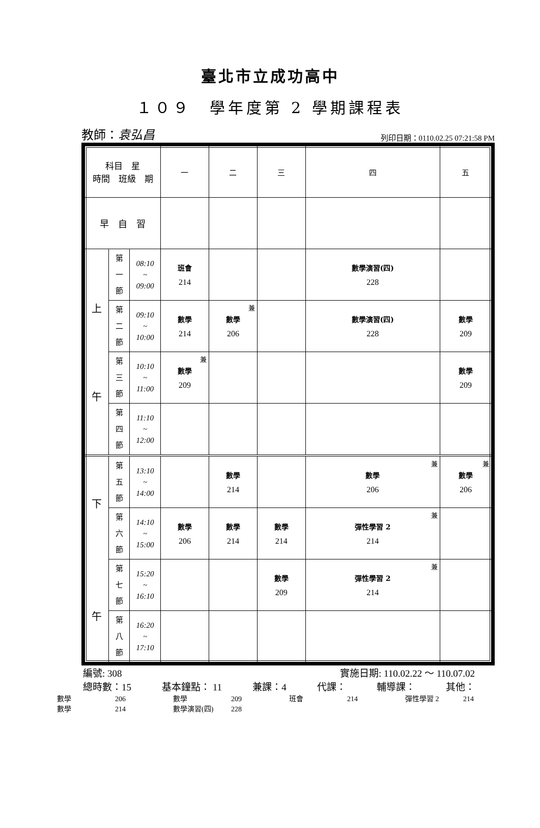臺北市立成功高中
１０９　學年度第 2 學期課程表
教師：袁弘昌 列印日期：0110.02.25 07:21:58 PM
| 科目 星 時間 班級 期 | | | 一 | 二 | 三 | 四 | 五 |
| 早 自 習 | | | | | | | |
| 上 午 | 第 一 節 | 08:10 ~ 09:00 | 班會 214 | | | 數學演習(四) 228 | |
| | 第 二 節 | 09:10 ~ 10:00 | 數學 214 | 兼 數學 206 | | 數學演習(四) 228 | 數學 209 |
| | 第 三 節 | 10:10 ~ 11:00 | 兼 數學 209 | | | | 數學 209 |
| | 第 四 節 | 11:10 ~ 12:00 | | | | | |
| 下 午 | 第 五 節 | 13:10 ~ 14:00 | | 數學 214 | | 兼 數學 206 | 兼 數學 206 |
| | 第 六 節 | 14:10 ~ 15:00 | 數學 206 | 數學 214 | 數學 214 | 兼 彈性學習 2 214 | |
| | 第 七 節 | 15:20 ~ 16:10 | | | 數學 209 | 兼 彈性學習 2 214 | |
| | 第 八 節 | 16:20 ~ 17:10 | | | | | |
編號: 308 實施日期: 110.02.22 ～ 110.07.02
總時數：15 基本鐘點： 11 兼課：4 代課： 輔導課： 其他：
數學 206 數學 209 班會 214 彈性學習 2 214
數學 214 數學演習(四) 228